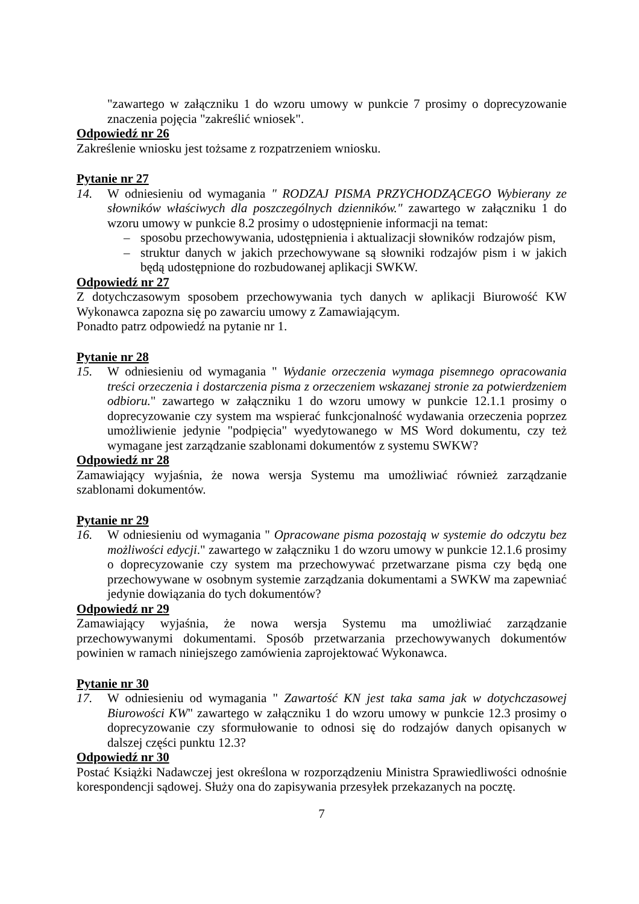"zawartego w załączniku 1 do wzoru umowy w punkcie 7 prosimy o doprecyzowanie znaczenia pojęcia "zakreślić wniosek".
Odpowiedź nr 26
Zakreślenie wniosku jest tożsame z rozpatrzeniem wniosku.
Pytanie nr 27
14. W odniesieniu od wymagania " RODZAJ PISMA PRZYCHODZĄCEGO Wybierany ze słowników właściwych dla poszczególnych dzienników." zawartego w załączniku 1 do wzoru umowy w punkcie 8.2 prosimy o udostępnienie informacji na temat:
– sposobu przechowywania, udostępnienia i aktualizacji słowników rodzajów pism,
– struktur danych w jakich przechowywane są słowniki rodzajów pism i w jakich będą udostępnione do rozbudowanej aplikacji SWKW.
Odpowiedź nr 27
Z dotychczasowym sposobem przechowywania tych danych w aplikacji Biurowość KW Wykonawca zapozna się po zawarciu umowy z Zamawiającym.
Ponadto patrz odpowiedź na pytanie nr 1.
Pytanie nr 28
15. W odniesieniu od wymagania " Wydanie orzeczenia wymaga pisemnego opracowania treści orzeczenia i dostarczenia pisma z orzeczeniem wskazanej stronie za potwierdzeniem odbioru." zawartego w załączniku 1 do wzoru umowy w punkcie 12.1.1 prosimy o doprecyzowanie czy system ma wspierać funkcjonalność wydawania orzeczenia poprzez umożliwienie jedynie "podpięcia" wyedytowanego w MS Word dokumentu, czy też wymagane jest zarządzanie szablonami dokumentów z systemu SWKW?
Odpowiedź nr 28
Zamawiający wyjaśnia, że nowa wersja Systemu ma umożliwiać również zarządzanie szablonami dokumentów.
Pytanie nr 29
16. W odniesieniu od wymagania " Opracowane pisma pozostają w systemie do odczytu bez możliwości edycji." zawartego w załączniku 1 do wzoru umowy w punkcie 12.1.6 prosimy o doprecyzowanie czy system ma przechowywać przetwarzane pisma czy będą one przechowywane w osobnym systemie zarządzania dokumentami a SWKW ma zapewniać jedynie dowiązania do tych dokumentów?
Odpowiedź nr 29
Zamawiający wyjaśnia, że nowa wersja Systemu ma umożliwiać zarządzanie przechowywanymi dokumentami. Sposób przetwarzania przechowywanych dokumentów powinien w ramach niniejszego zamówienia zaprojektować Wykonawca.
Pytanie nr 30
17. W odniesieniu od wymagania " Zawartość KN jest taka sama jak w dotychczasowej Biurowości KW" zawartego w załączniku 1 do wzoru umowy w punkcie 12.3 prosimy o doprecyzowanie czy sformułowanie to odnosi się do rodzajów danych opisanych w dalszej części punktu 12.3?
Odpowiedź nr 30
Postać Książki Nadawczej jest określona w rozporządzeniu Ministra Sprawiedliwości odnośnie korespondencji sądowej. Służy ona do zapisywania przesyłek przekazanych na pocztę.
7